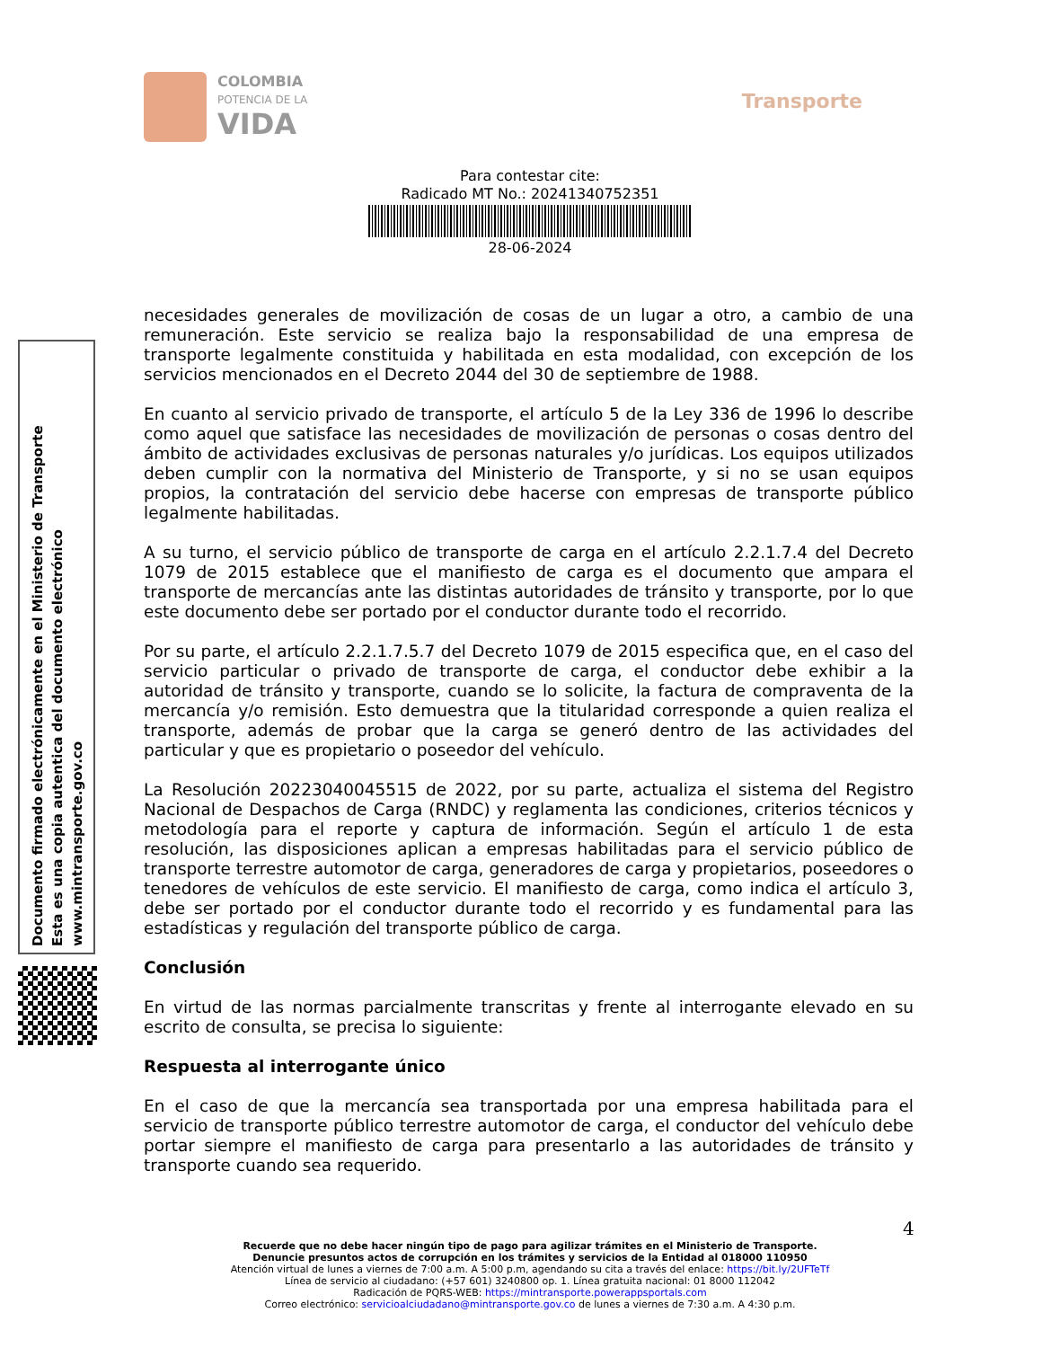COLOMBIA
POTENCIA DE LA
VIDA
Transporte
Para contestar cite:
Radicado MT No.: 20241340752351
28-06-2024
Documento firmado electrónicamente en el Ministerio de Transporte
Esta es una copia autentica del documento electrónico
www.mintransporte.gov.co
necesidades generales de movilización de cosas de un lugar a otro, a cambio de una remuneración. Este servicio se realiza bajo la responsabilidad de una empresa de transporte legalmente constituida y habilitada en esta modalidad, con excepción de los servicios mencionados en el Decreto 2044 del 30 de septiembre de 1988.
En cuanto al servicio privado de transporte, el artículo 5 de la Ley 336 de 1996 lo describe como aquel que satisface las necesidades de movilización de personas o cosas dentro del ámbito de actividades exclusivas de personas naturales y/o jurídicas. Los equipos utilizados deben cumplir con la normativa del Ministerio de Transporte, y si no se usan equipos propios, la contratación del servicio debe hacerse con empresas de transporte público legalmente habilitadas.
A su turno, el servicio público de transporte de carga en el artículo 2.2.1.7.4 del Decreto 1079 de 2015 establece que el manifiesto de carga es el documento que ampara el transporte de mercancías ante las distintas autoridades de tránsito y transporte, por lo que este documento debe ser portado por el conductor durante todo el recorrido.
Por su parte, el artículo 2.2.1.7.5.7 del Decreto 1079 de 2015 especifica que, en el caso del servicio particular o privado de transporte de carga, el conductor debe exhibir a la autoridad de tránsito y transporte, cuando se lo solicite, la factura de compraventa de la mercancía y/o remisión. Esto demuestra que la titularidad corresponde a quien realiza el transporte, además de probar que la carga se generó dentro de las actividades del particular y que es propietario o poseedor del vehículo.
La Resolución 20223040045515 de 2022, por su parte, actualiza el sistema del Registro Nacional de Despachos de Carga (RNDC) y reglamenta las condiciones, criterios técnicos y metodología para el reporte y captura de información. Según el artículo 1 de esta resolución, las disposiciones aplican a empresas habilitadas para el servicio público de transporte terrestre automotor de carga, generadores de carga y propietarios, poseedores o tenedores de vehículos de este servicio. El manifiesto de carga, como indica el artículo 3, debe ser portado por el conductor durante todo el recorrido y es fundamental para las estadísticas y regulación del transporte público de carga.
Conclusión
En virtud de las normas parcialmente transcritas y frente al interrogante elevado en su escrito de consulta, se precisa lo siguiente:
Respuesta al interrogante único
En el caso de que la mercancía sea transportada por una empresa habilitada para el servicio de transporte público terrestre automotor de carga, el conductor del vehículo debe portar siempre el manifiesto de carga para presentarlo a las autoridades de tránsito y transporte cuando sea requerido.
4
Recuerde que no debe hacer ningún tipo de pago para agilizar trámites en el Ministerio de Transporte.
Denuncie presuntos actos de corrupción en los trámites y servicios de la Entidad al 018000 110950
Atención virtual de lunes a viernes de 7:00 a.m. A 5:00 p.m, agendando su cita a través del enlace: https://bit.ly/2UFTeTf
Línea de servicio al ciudadano: (+57 601) 3240800 op. 1. Línea gratuita nacional: 01 8000 112042
Radicación de PQRS-WEB: https://mintransporte.powerappsportals.com
Correo electrónico: servicioalciudadano@mintransporte.gov.co de lunes a viernes de 7:30 a.m. A 4:30 p.m.